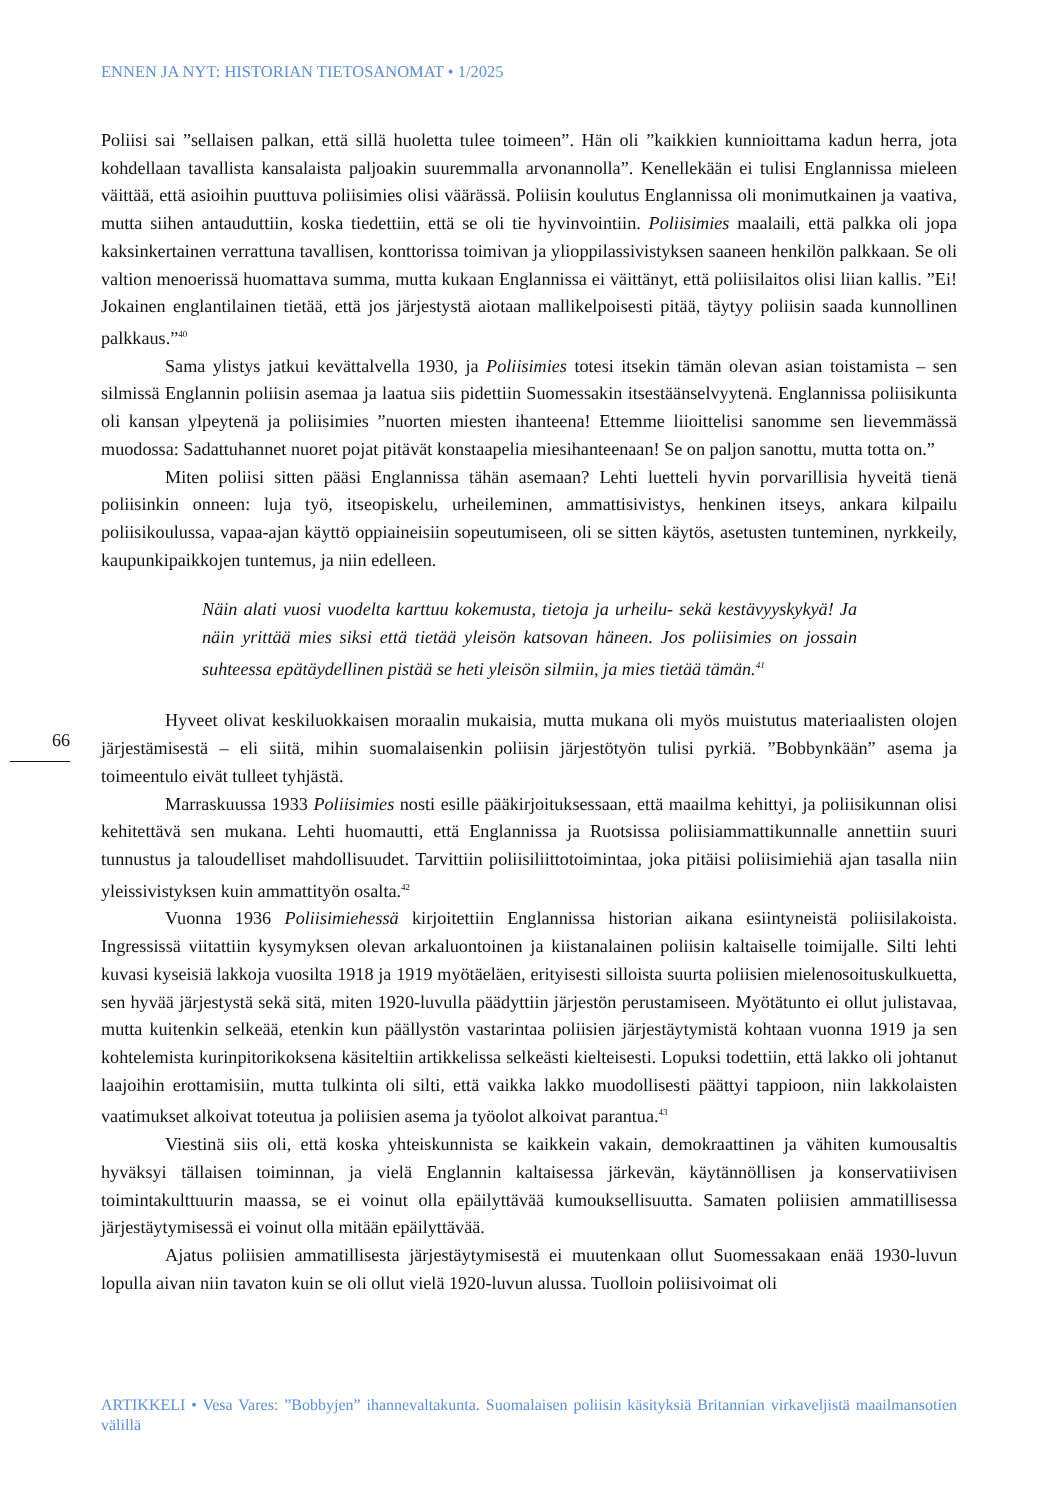ENNEN JA NYT: HISTORIAN TIETOSANOMAT • 1/2025
66
Poliisi sai ”sellaisen palkan, että sillä huoletta tulee toimeen”. Hän oli ”kaikkien kunnioittama kadun herra, jota kohdellaan tavallista kansalaista paljoakin suuremmalla arvonannolla”. Kenellekään ei tulisi Englannissa mieleen väittää, että asioihin puuttuva poliisimies olisi väärässä. Poliisin koulutus Englannissa oli monimutkainen ja vaativa, mutta siihen antauduttiin, koska tiedettiin, että se oli tie hyvinvointiin. Poliisimies maalaili, että palkka oli jopa kaksinkertainen verrattuna tavallisen, konttorissa toimivan ja ylioppilassivistyksen saaneen henkilön palkkaan. Se oli valtion menoerissä huomattava summa, mutta kukaan Englannissa ei väittänyt, että poliisilaitos olisi liian kallis. ”Ei! Jokainen englantilainen tietää, että jos järjestystä aiotaan mallikelpoisesti pitää, täytyy poliisin saada kunnollinen palkkaus.”<sup>40</sup>
Sama ylistys jatkui kevättalvella 1930, ja Poliisimies totesi itsekin tämän olevan asian toistamista – sen silmissä Englannin poliisin asemaa ja laatua siis pidettiin Suomessakin itsestäänselvyytenä. Englannissa poliisikunta oli kansan ylpeytenä ja poliisimies ”nuorten miesten ihanteena! Ettemme liioittelisi sanomme sen lievemmässä muodossa: Sadattuhannet nuoret pojat pitävät konstaapelia miesihanteenaan! Se on paljon sanottu, mutta totta on.”
Miten poliisi sitten pääsi Englannissa tähän asemaan? Lehti luetteli hyvin porvarillisia hyveitä tienä poliisinkin onneen: luja työ, itseopiskelu, urheileminen, ammattisivistys, henkinen itseys, ankara kilpailu poliisikoulussa, vapaa-ajan käyttö oppiaineisiin sopeutumiseen, oli se sitten käytös, asetusten tunteminen, nyrkkeily, kaupunkipaikkojen tuntemus, ja niin edelleen.
Näin alati vuosi vuodelta karttuu kokemusta, tietoja ja urheilu- sekä kestävyyskykyä! Ja näin yrittää mies siksi että tietää yleisön katsovan häneen. Jos poliisimies on jossain suhteessa epätäydellinen pistää se heti yleisön silmiin, ja mies tietää tämän.<sup>41</sup>
Hyveet olivat keskiluokkaisen moraalin mukaisia, mutta mukana oli myös muistutus materiaalisten olojen järjestämisestä – eli siitä, mihin suomalaisenkin poliisin järjestötyön tulisi pyrkiä. ”Bobbynkään” asema ja toimeentulo eivät tulleet tyhjästä.
Marraskuussa 1933 Poliisimies nosti esille pääkirjoituksessaan, että maailma kehittyi, ja poliisikunnan olisi kehitettävä sen mukana. Lehti huomautti, että Englannissa ja Ruotsissa poliisiammattikunnalle annettiin suuri tunnustus ja taloudelliset mahdollisuudet. Tarvittiin poliisiliittotoimintaa, joka pitäisi poliisimiehiä ajan tasalla niin yleissivistyksen kuin ammattityön osalta.<sup>42</sup>
Vuonna 1936 Poliisimiehessä kirjoitettiin Englannissa historian aikana esiintyneistä poliisilakoista. Ingressissä viitattiin kysymyksen olevan arkaluontoinen ja kiistanalainen poliisin kaltaiselle toimijalle. Silti lehti kuvasi kyseisiä lakkoja vuosilta 1918 ja 1919 myötäeläen, erityisesti silloista suurta poliisien mielenosoituskulkuetta, sen hyvää järjestystä sekä sitä, miten 1920-luvulla päädyttiin järjestön perustamiseen. Myötätunto ei ollut julistavaa, mutta kuitenkin selkeää, etenkin kun päällystön vastarintaa poliisien järjestäytymistä kohtaan vuonna 1919 ja sen kohtelemista kurinpitorikoksena käsiteltiin artikkelissa selkeästi kielteisesti. Lopuksi todettiin, että lakko oli johtanut laajoihin erottamisiin, mutta tulkinta oli silti, että vaikka lakko muodollisesti päättyi tappioon, niin lakkolaisten vaatimukset alkoivat toteutua ja poliisien asema ja työolot alkoivat parantua.<sup>43</sup>
Viestinä siis oli, että koska yhteiskunnista se kaikkein vakain, demokraattinen ja vähiten kumousaltis hyväksyi tällaisen toiminnan, ja vielä Englannin kaltaisessa järkevän, käytännöllisen ja konservatiivisen toimintakulttuurin maassa, se ei voinut olla epäilyttävää kumouksellisuutta. Samaten poliisien ammatillisessa järjestäytymisessä ei voinut olla mitään epäilyttävää.
Ajatus poliisien ammatillisesta järjestäytymisestä ei muutenkaan ollut Suomessakaan enää 1930-luvun lopulla aivan niin tavaton kuin se oli ollut vielä 1920-luvun alussa. Tuolloin poliisivoimat oli
ARTIKKELI • Vesa Vares: ”Bobbyjen” ihannevaltakunta. Suomalaisen poliisin käsityksiä Britannian virkaveljistä maailmansotien välillä